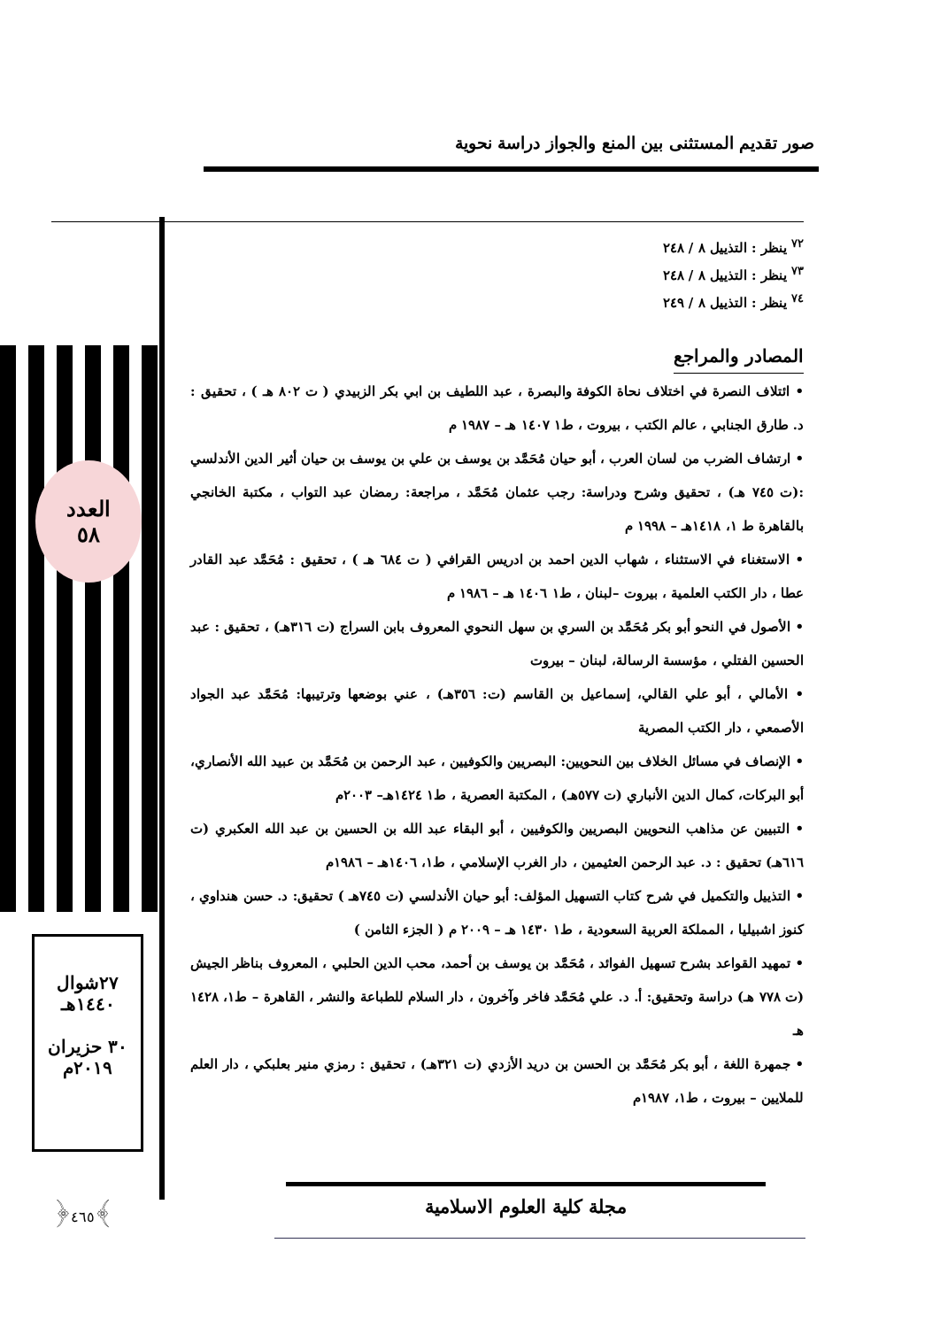صور تقديم المستثنى بين المنع والجواز دراسة نحوية
العدد
٥٨
٢٧شوال
١٤٤٠هـ
٣٠ حزيران
٢٠١٩م
﴿٤٦٥﴾
<sup>٧٢</sup> ينظر : التذييل ٨ / ٢٤٨
<sup>٧٣</sup> ينظر : التذييل ٨ / ٢٤٨
<sup>٧٤</sup> ينظر : التذييل ٨ / ٢٤٩
المصادر والمراجع
• ائتلاف النصرة في اختلاف نحاة الكوفة والبصرة ، عبد اللطيف بن ابي بكر الزبيدي ( ت ٨٠٢ هـ ) ، تحقيق : د. طارق الجنابي ، عالم الكتب ، بيروت ، ط١ ١٤٠٧ هـ – ١٩٨٧ م
• ارتشاف الضرب من لسان العرب ، أبو حيان مُحَمَّد بن يوسف بن علي بن يوسف بن حيان أثير الدين الأندلسي :(ت ٧٤٥ هـ) ، تحقيق وشرح ودراسة: رجب عثمان مُحَمَّد ، مراجعة: رمضان عبد التواب ، مكتبة الخانجي بالقاهرة ط ١، ١٤١٨هـ – ١٩٩٨ م
• الاستغناء في الاستثناء ، شهاب الدين احمد بن ادريس القرافي ( ت ٦٨٤ هـ ) ، تحقيق : مُحَمَّد عبد القادر عطا ، دار الكتب العلمية ، بيروت –لبنان ، ط١ ١٤٠٦ هـ – ١٩٨٦ م
• الأصول في النحو أبو بكر مُحَمَّد بن السري بن سهل النحوي المعروف بابن السراج (ت ٣١٦هـ) ، تحقيق : عبد الحسين الفتلي ، مؤسسة الرسالة، لبنان – بيروت
• الأمالي ، أبو علي القالي، إسماعيل بن القاسم (ت: ٣٥٦هـ) ، عني بوضعها وترتيبها: مُحَمَّد عبد الجواد الأصمعي ، دار الكتب المصرية
• الإنصاف في مسائل الخلاف بين النحويين: البصريين والكوفيين ، عبد الرحمن بن مُحَمَّد بن عبيد الله الأنصاري، أبو البركات، كمال الدين الأنباري (ت ٥٧٧هـ) ، المكتبة العصرية ، ط١ ١٤٢٤هـ– ٢٠٠٣م
• التبيين عن مذاهب النحويين البصريين والكوفيين ، أبو البقاء عبد الله بن الحسين بن عبد الله العكبري (ت ٦١٦هـ) تحقيق : د. عبد الرحمن العثيمين ، دار الغرب الإسلامي ، ط١، ١٤٠٦هـ – ١٩٨٦م
• التذييل والتكميل في شرح كتاب التسهيل المؤلف: أبو حيان الأندلسي (ت ٧٤٥هـ ) تحقيق: د. حسن هنداوي ، كنوز اشبيليا ، المملكة العربية السعودية ، ط١ ١٤٣٠ هـ – ٢٠٠٩ م ( الجزء الثامن )
• تمهيد القواعد بشرح تسهيل الفوائد ، مُحَمَّد بن يوسف بن أحمد، محب الدين الحلبي ، المعروف بناظر الجيش (ت ٧٧٨ هـ) دراسة وتحقيق: أ. د. علي مُحَمَّد فاخر وآخرون ، دار السلام للطباعة والنشر ، القاهرة – ط١، ١٤٢٨ هـ
• جمهرة اللغة ، أبو بكر مُحَمَّد بن الحسن بن دريد الأزدي (ت ٣٢١هـ) ، تحقيق : رمزي منير بعلبكي ، دار العلم للملايين – بيروت ، ط١، ١٩٨٧م
مجلة كلية العلوم الاسلامية